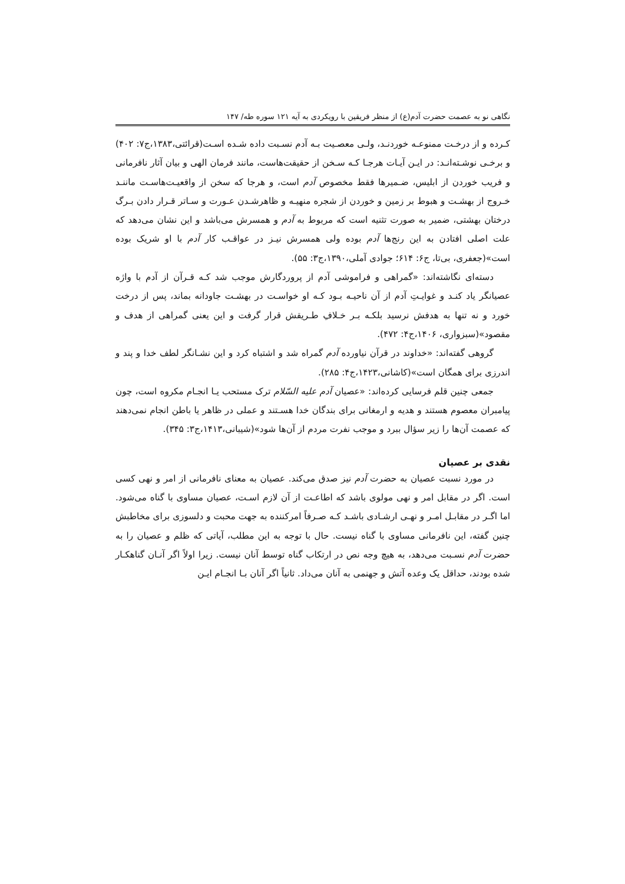نگاهی نو به عصمت حضرت آدم(ع) از منظر فریقین با رویکردی به آیه ۱۲۱ سوره طه/ ۱۴۷
کـرده و از درخـت ممنوعـه خوردنـد، ولـی معصـیت بـه آدم نسـبت داده شـده اسـت(قرائتی،۱۳۸۳،ج۷: ۴۰۲) و برخـی نوشـته‌انـد: در ایـن آیـات هرجـا کـه سـخن از حقیقت‌هاست، مانند فرمان الهی و بیان آثار نافرمانی و فریب خوردن از ابلیس، ضـمیرها فقط مخصوص آدم است، و هرجا که سخن از واقعیـت‌هاسـت ماننـد خـروج از بهشـت و هبوط بر زمین و خوردن از شجره منهیـه و ظاهرشـدن عـورت و سـاتر قـرار دادن بـرگ درختان بهشتی، ضمیر به صورت تثنیه است که مربوط به آدم و همسرش می‌باشد و این نشان می‌دهد که علت اصلی افتادن به این رنج‌ها آدم بوده ولی همسرش نیـز در عواقـب کار آدم با او شریک بوده است»(جعفری، بی‌تا، ج۶: ۶۱۴؛ جوادی آملی،۱۳۹۰،ج۳: ۵۵).
دسته‌ای نگاشته‌اند: «گمراهی و فراموشی آدم از پروردگارش موجب شد کـه قـرآن از آدم با واژه عصیانگر یاد کنـد و غوایـتِ آدم از آن ناحیـه بـود کـه او خواسـت در بهشـت جاودانه بماند، پس از درخت خورد و نه تنها به هدفش نرسید بلکـه بـر خـلافِ طـریقش قرار گرفت و این یعنی گمراهی از هدف و مقصود»(سبزواری، ۱۴۰۶،ج۴: ۴۷۲).
گروهی گفته‌اند: «خداوند در قرآن نیاورده آدم گمراه شد و اشتباه کرد و این نشـانگر لطف خدا و پند و اندرزی برای همگان است»(کاشانی،۱۴۲۳،ج۴: ۲۸۵).
جمعی چنین قلم فرسایی کرده‌اند: «عصیان آدم علیه السّلام ترک مستحب یـا انجـام مکروه است، چون پیامبران معصوم هستند و هدیه و ارمغانی برای بندگان خدا هسـتند و عملی در ظاهر یا باطن انجام نمی‌دهند که عصمت آن‌ها را زیر سؤال ببرد و موجب نفرت مردم از آن‌ها شود»(شیبانی،۱۴۱۳،ج۳: ۳۴۵).
نقدی بر عصیان
در مورد نسبت عصیان به حضرت آدم نیز صدق می‌کند. عصیان به معنای نافرمانی از امر و نهی کسی است. اگر در مقابل امر و نهی مولوی باشد که اطاعـت از آن لازم اسـت، عصیان مساوی با گناه می‌شود. اما اگـر در مقابـل امـر و نهـی ارشـادی باشـد کـه صـرفاً امرکننده به جهت محبت و دلسوزی برای مخاطبش چنین گفته، این نافرمانی مساوی با گناه نیست. حال با توجه به این مطلب، آیاتی که ظلم و عصیان را به حضرت آدم نسـبت می‌دهد، به هیچ وجه نص در ارتکاب گناه توسط آنان نیست. زیرا اولاً اگر آنـان گناهکـار شده بودند، حداقل یک وعده آتش و جهنمی به آنان می‌داد. ثانیاً اگر آنان بـا انجـام ایـن